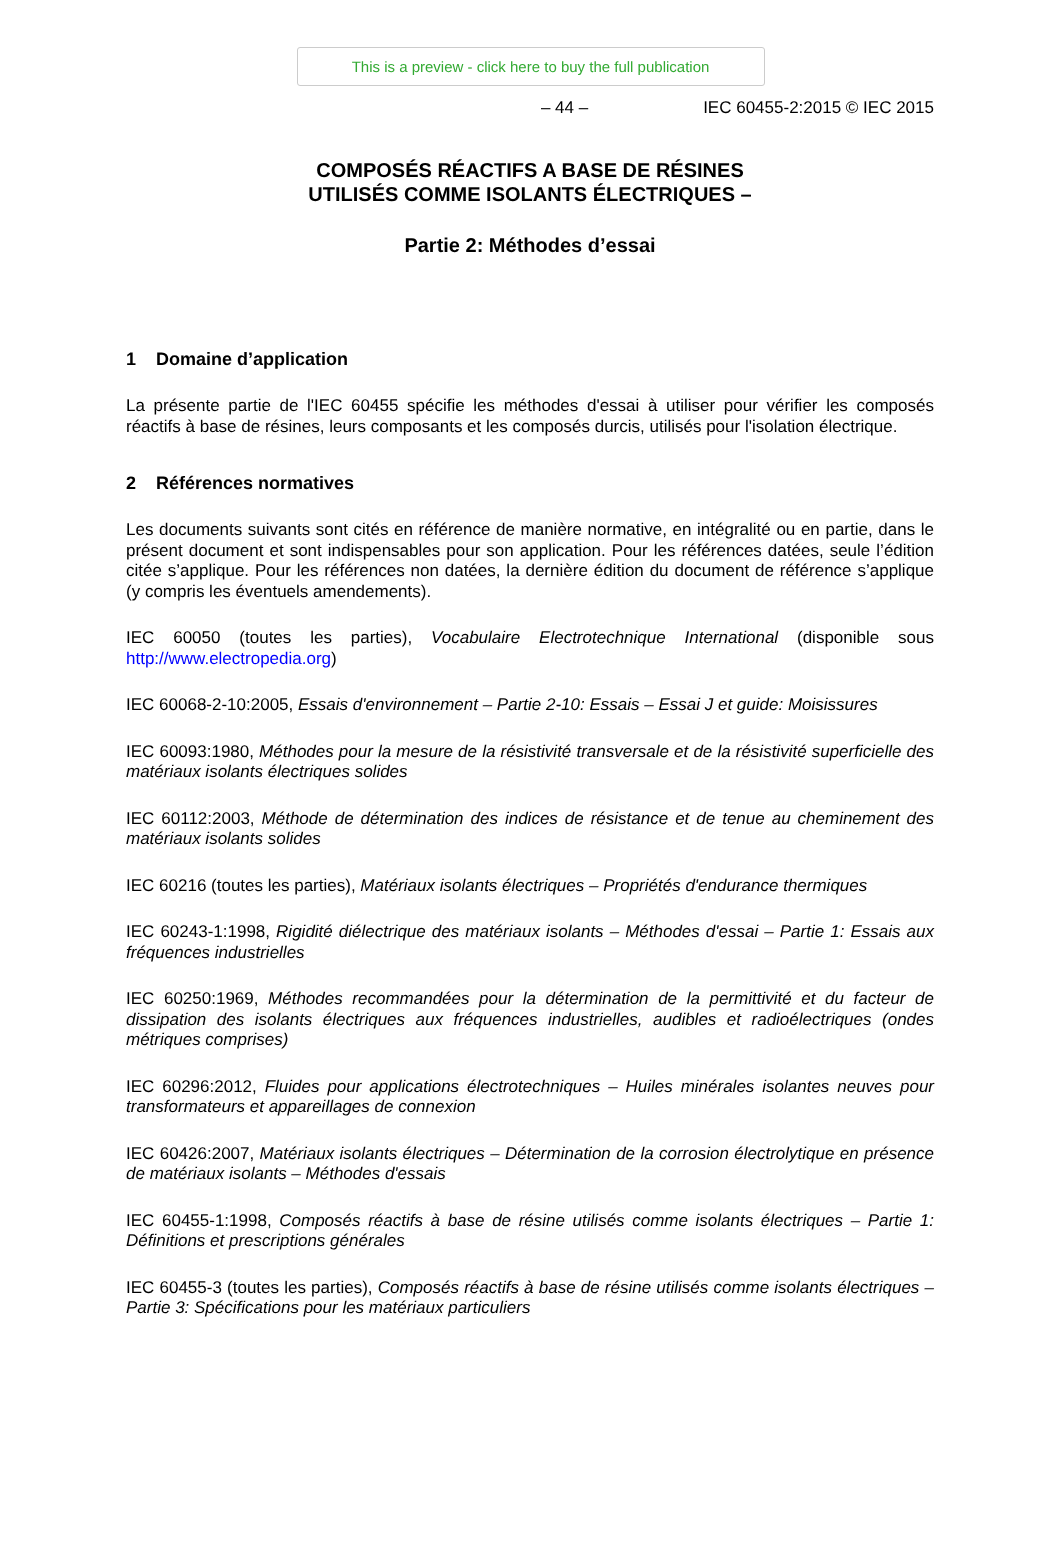This is a preview - click here to buy the full publication
– 44 – IEC 60455-2:2015 © IEC 2015
COMPOSÉS RÉACTIFS A BASE DE RÉSINES
UTILISÉS COMME ISOLANTS ÉLECTRIQUES –
Partie 2: Méthodes d’essai
1 Domaine d’application
La présente partie de l'IEC 60455 spécifie les méthodes d'essai à utiliser pour vérifier les composés réactifs à base de résines, leurs composants et les composés durcis, utilisés pour l'isolation électrique.
2 Références normatives
Les documents suivants sont cités en référence de manière normative, en intégralité ou en partie, dans le présent document et sont indispensables pour son application. Pour les références datées, seule l’édition citée s’applique. Pour les références non datées, la dernière édition du document de référence s’applique (y compris les éventuels amendements).
IEC 60050 (toutes les parties), Vocabulaire Electrotechnique International (disponible sous http://www.electropedia.org)
IEC 60068-2-10:2005, Essais d'environnement – Partie 2-10: Essais – Essai J et guide: Moisissures
IEC 60093:1980, Méthodes pour la mesure de la résistivité transversale et de la résistivité superficielle des matériaux isolants électriques solides
IEC 60112:2003, Méthode de détermination des indices de résistance et de tenue au cheminement des matériaux isolants solides
IEC 60216 (toutes les parties), Matériaux isolants électriques – Propriétés d'endurance thermiques
IEC 60243-1:1998, Rigidité diélectrique des matériaux isolants – Méthodes d'essai – Partie 1: Essais aux fréquences industrielles
IEC 60250:1969, Méthodes recommandées pour la détermination de la permittivité et du facteur de dissipation des isolants électriques aux fréquences industrielles, audibles et radioélectriques (ondes métriques comprises)
IEC 60296:2012, Fluides pour applications électrotechniques – Huiles minérales isolantes neuves pour transformateurs et appareillages de connexion
IEC 60426:2007, Matériaux isolants électriques – Détermination de la corrosion électrolytique en présence de matériaux isolants – Méthodes d'essais
IEC 60455-1:1998, Composés réactifs à base de résine utilisés comme isolants électriques – Partie 1: Définitions et prescriptions générales
IEC 60455-3 (toutes les parties), Composés réactifs à base de résine utilisés comme isolants électriques – Partie 3: Spécifications pour les matériaux particuliers